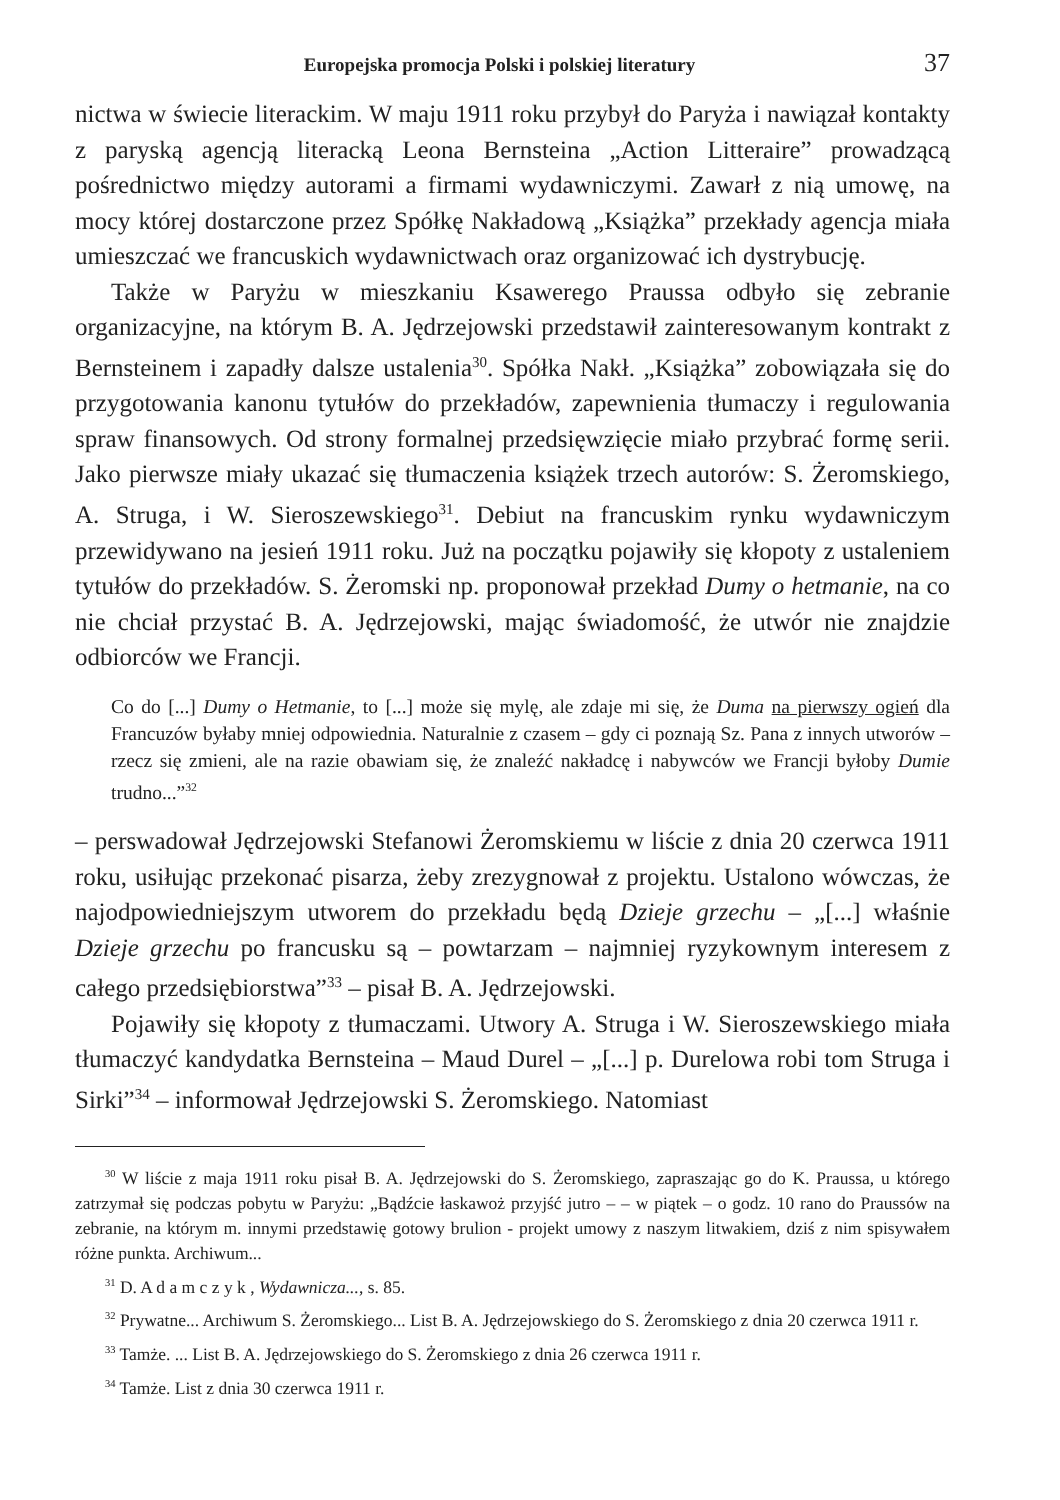Europejska promocja Polski i polskiej literatury 37
nictwa w świecie literackim. W maju 1911 roku przybył do Paryża i nawiązał kontakty z paryską agencją literacką Leona Bernsteina „Action Litteraire” prowadzącą pośrednictwo między autorami a firmami wydawniczymi. Zawarł z nią umowę, na mocy której dostarczone przez Spółkę Nakładową „Książka” przekłady agencja miała umieszczać we francuskich wydawnictwach oraz organizować ich dystrybucję.
Także w Paryżu w mieszkaniu Ksawerego Praussa odbyło się zebranie organizacyjne, na którym B. A. Jędrzejowski przedstawił zainteresowanym kontrakt z Bernsteinem i zapadły dalsze ustalenia<sup>30</sup>. Spółka Nakł. „Książka” zobowiązała się do przygotowania kanonu tytułów do przekładów, zapewnienia tłumaczy i regulowania spraw finansowych. Od strony formalnej przedsięwzięcie miało przybrać formę serii. Jako pierwsze miały ukazać się tłumaczenia książek trzech autorów: S. Żeromskiego, A. Struga, i W. Sieroszewskiego<sup>31</sup>. Debiut na francuskim rynku wydawniczym przewidywano na jesień 1911 roku. Już na początku pojawiły się kłopoty z ustaleniem tytułów do przekładów. S. Żeromski np. proponował przekład Dumy o hetmanie, na co nie chciał przystać B. A. Jędrzejowski, mając świadomość, że utwór nie znajdzie odbiorców we Francji.
Co do [...] Dumy o Hetmanie, to [...] może się mylę, ale zdaje mi się, że Duma na pierwszy ogień dla Francuzów byłaby mniej odpowiednia. Naturalnie z czasem – gdy ci poznają Sz. Pana z innych utworów – rzecz się zmieni, ale na razie obawiam się, że znaleźć nakładcę i nabywców we Francji byłoby Dumie trudno...”<sup>32</sup>
– perswadował Jędrzejowski Stefanowi Żeromskiemu w liście z dnia 20 czerwca 1911 roku, usiłując przekonać pisarza, żeby zrezygnował z projektu. Ustalono wówczas, że najodpowiedniejszym utworem do przekładu będą Dzieje grzechu – „[...] właśnie Dzieje grzechu po francusku są – powtarzam – najmniej ryzykownym interesem z całego przedsiębiorstwa”<sup>33</sup> – pisał B. A. Jędrzejowski.
Pojawiły się kłopoty z tłumaczami. Utwory A. Struga i W. Sieroszewskiego miała tłumaczyć kandydatka Bernsteina – Maud Durel – „[...] p. Durelowa robi tom Struga i Sirki”<sup>34</sup> – informował Jędrzejowski S. Żeromskiego. Natomiast
<sup>30</sup> W liście z maja 1911 roku pisał B. A. Jędrzejowski do S. Żeromskiego, zapraszając go do K. Praussa, u którego zatrzymał się podczas pobytu w Paryżu: „Bądźcie łaskawoż przyjść jutro – – w piątek – o godz. 10 rano do Praussów na zebranie, na którym m. innymi przedstawię gotowy brulion - projekt umowy z naszym litwakiem, dziś z nim spisywałem różne punkta. Archiwum...
<sup>31</sup> D. A d a m c z y k , Wydawnicza..., s. 85.
<sup>32</sup> Prywatne... Archiwum S. Żeromskiego... List B. A. Jędrzejowskiego do S. Żeromskiego z dnia 20 czerwca 1911 r.
<sup>33</sup> Tamże. ... List B. A. Jędrzejowskiego do S. Żeromskiego z dnia 26 czerwca 1911 r.
<sup>34</sup> Tamże. List z dnia 30 czerwca 1911 r.